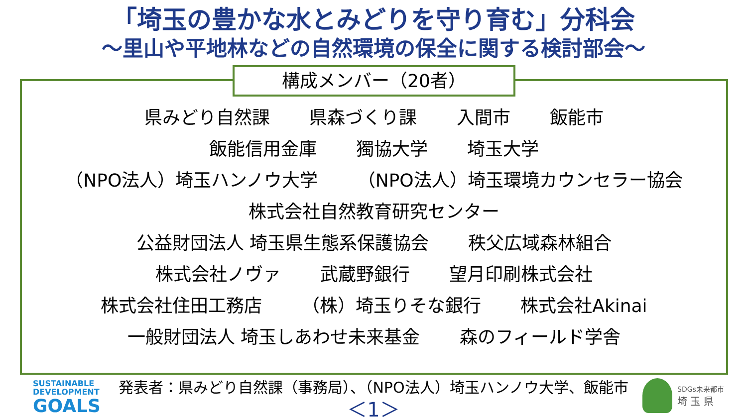「埼玉の豊かな水とみどりを守り育む」分科会
～里山や平地林などの自然環境の保全に関する検討部会～
構成メンバー（20者）
県みどり自然課 県森づくり課 入間市 飯能市
飯能信用金庫 獨協大学 埼玉大学
（NPO法人）埼玉ハンノウ大学 （NPO法人）埼玉環境カウンセラー協会
株式会社自然教育研究センター
公益財団法人 埼玉県生態系保護協会 秩父広域森林組合
株式会社ノヴァ 武蔵野銀行 望月印刷株式会社
株式会社住田工務店 （株）埼玉りそな銀行 株式会社Akinai
一般財団法人 埼玉しあわせ未来基金 森のフィールド学舎
SUSTAINABLE
DEVELOPMENT
GOALS
発表者：県みどり自然課（事務局）、（NPO法人）埼玉ハンノウ大学、飯能市
＜1＞
SDGs未来都市
埼 玉 県